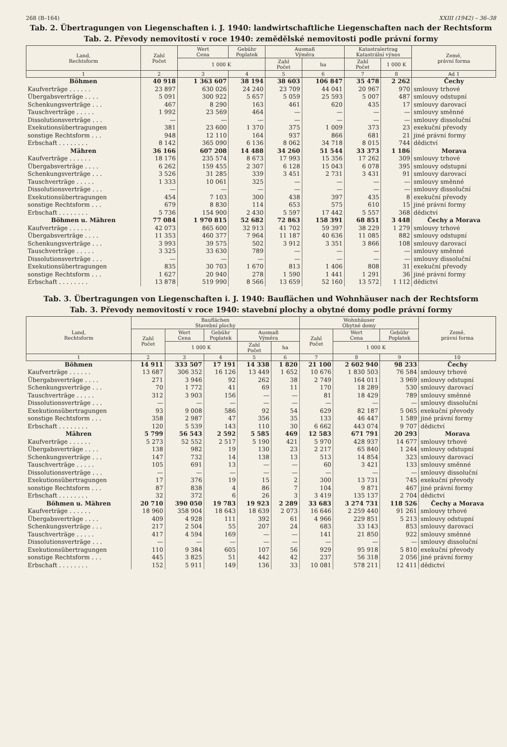268 (B–164) XXIII (1942) – 36–38
Tab. 2. Übertragungen von Liegenschaften i. J. 1940: landwirtschaftliche Liegenschaften nach der Rechtsform
Tab. 2. Převody nemovitostí v roce 1940: zemědělské nemovitosti podle právní formy
| Land, Rechtsform | Zahl Počet | Wert Cena | Gebühr Poplatek | Ausmaß Výměra | | Katastralertrag Katastrální výnos | | Země, právní forma |
| --- | --- | --- | --- | --- | --- | --- | --- | --- |
| | | 1 000 K | | Zahl Počet | ha | Zahl Počet | 1 000 K | |
| 1 | 2 | 3 | 4 | 5 | 6 | 7 | 8 | Ad 1 |
| Böhmen | 40 918 | 1 363 607 | 38 194 | 38 603 | 106 847 | 35 478 | 2 262 | Čechy |
| Kaufverträge . . . . . . | 23 897 | 630 026 | 24 240 | 23 709 | 44 041 | 20 967 | 970 | smlouvy trhové |
| Übergabsverträge . . . . | 5 091 | 300 922 | 5 657 | 5 059 | 25 593 | 5 007 | 487 | smlouvy odstupní |
| Schenkungsverträge . . . | 467 | 8 290 | 163 | 461 | 620 | 435 | 17 | smlouvy darovací |
| Tauschverträge . . . . . | 1 992 | 23 569 | 464 | — | — | — | — | smlouvy směnné |
| Dissolutionsverträge . . . | — | — | — | — | — | — | — | smlouvy dissoluční |
| Exekutionsübertragungen | 381 | 23 600 | 1 370 | 375 | 1 009 | 373 | 23 | exekuční převody |
| sonstige Rechtsform . . . | 948 | 12 110 | 164 | 937 | 866 | 681 | 21 | jiné právní formy |
| Erbschaft . . . . . . . . | 8 142 | 365 090 | 6 136 | 8 062 | 34 718 | 8 015 | 744 | dědictví |
| Mähren | 36 166 | 607 208 | 14 488 | 34 260 | 51 544 | 33 373 | 1 186 | Morava |
| Kaufverträge . . . . . . | 18 176 | 235 574 | 8 673 | 17 993 | 15 356 | 17 262 | 309 | smlouvy trhové |
| Übergabsverträge . . . . | 6 262 | 159 455 | 2 307 | 6 128 | 15 043 | 6 078 | 395 | smlouvy odstupní |
| Schenkungsverträge . . . | 3 526 | 31 285 | 339 | 3 451 | 2 731 | 3 431 | 91 | smlouvy darovací |
| Tauschverträge . . . . . | 1 333 | 10 061 | 325 | — | — | — | — | smlouvy směnné |
| Dissolutionsverträge . . . | — | — | — | — | — | — | — | smlouvy dissoluční |
| Exekutionsübertragungen | 454 | 7 103 | 300 | 438 | 397 | 435 | 8 | exekuční převody |
| sonstige Rechtsform . . . | 679 | 8 830 | 114 | 653 | 575 | 610 | 15 | jiné právní formy |
| Erbschaft . . . . . . . . | 5 736 | 154 900 | 2 430 | 5 597 | 17 442 | 5 557 | 368 | dědictví |
| Böhmen u. Mähren | 77 084 | 1 970 815 | 52 682 | 72 863 | 158 391 | 68 851 | 3 448 | Čechy a Morava |
| Kaufverträge . . . . . . | 42 073 | 865 600 | 32 913 | 41 702 | 59 397 | 38 229 | 1 279 | smlouvy trhové |
| Übergabsverträge . . . . | 11 353 | 460 377 | 7 964 | 11 187 | 40 636 | 11 085 | 882 | smlouvy odstupní |
| Schenkungsverträge . . . | 3 993 | 39 575 | 502 | 3 912 | 3 351 | 3 866 | 108 | smlouvy darovací |
| Tauschverträge . . . . . | 3 325 | 33 630 | 789 | — | — | — | — | smlouvy směnné |
| Dissolutionsverträge . . . | — | — | — | — | — | — | — | smlouvy dissoluční |
| Exekutionsübertragungen | 835 | 30 703 | 1 670 | 813 | 1 406 | 808 | 31 | exekuční převody |
| sonstige Rechtsform . . . | 1 627 | 20 940 | 278 | 1 590 | 1 441 | 1 291 | 36 | jiné právní formy |
| Erbschaft . . . . . . . . | 13 878 | 519 990 | 8 566 | 13 659 | 52 160 | 13 572 | 1 112 | dědictví |
Tab. 3. Übertragungen von Liegenschaften i. J. 1940: Bauflächen und Wohnhäuser nach der Rechtsform
Tab. 3. Převody nemovitostí v roce 1940: stavební plochy a obytné domy podle právní formy
| Land, Rechtsform | Bauflächen Stavební plochy | | | | | Wohnhäuser Obytné domy | | | Země, právní forma |
| --- | --- | --- | --- | --- | --- | --- | --- | --- | --- |
| | Zahl Počet | Wert Cena | Gebühr Poplatek | Ausmaß Výměra | | Zahl Počet | Wert Cena | Gebühr Poplatek | |
| | | 1 000 K | | Zahl Počet | ha | | 1 000 K | | |
| 1 | 2 | 3 | 4 | 5 | 6 | 7 | 8 | 9 | 10 |
| Böhmen | 14 911 | 333 507 | 17 191 | 14 338 | 1 820 | 21 100 | 2 602 940 | 98 233 | Čechy |
| Kaufverträge . . . . . . | 13 687 | 306 352 | 16 126 | 13 449 | 1 652 | 10 676 | 1 830 503 | 76 584 | smlouvy trhové |
| Übergabsverträge . . . . | 271 | 3 946 | 92 | 262 | 38 | 2 749 | 164 011 | 3 969 | smlouvy odstupní |
| Schenkungsverträge . . . | 70 | 1 772 | 41 | 69 | 11 | 170 | 18 289 | 530 | smlouvy darovací |
| Tauschverträge . . . . . | 312 | 3 903 | 156 | — | — | 81 | 18 429 | 789 | smlouvy směnné |
| Dissolutionsverträge . . . | — | — | — | — | — | — | — | — | smlouvy dissoluční |
| Exekutionsübertragungen | 93 | 9 008 | 586 | 92 | 54 | 629 | 82 187 | 5 065 | exekuční převody |
| sonstige Rechtsform . . . | 358 | 2 987 | 47 | 356 | 35 | 133 | 46 447 | 1 589 | jiné právní formy |
| Erbschaft . . . . . . . . | 120 | 5 539 | 143 | 110 | 30 | 6 662 | 443 074 | 9 707 | dědictví |
| Mähren | 5 799 | 56 543 | 2 592 | 5 585 | 469 | 12 583 | 671 791 | 20 293 | Morava |
| Kaufverträge . . . . . . | 5 273 | 52 552 | 2 517 | 5 190 | 421 | 5 970 | 428 937 | 14 677 | smlouvy trhové |
| Übergabsverträge . . . . | 138 | 982 | 19 | 130 | 23 | 2 217 | 65 840 | 1 244 | smlouvy odstupní |
| Schenkungsverträge . . . | 147 | 732 | 14 | 138 | 13 | 513 | 14 854 | 323 | smlouvy darovací |
| Tauschverträge . . . . . | 105 | 691 | 13 | — | — | 60 | 3 421 | 133 | smlouvy směnné |
| Dissolutionsverträge . . . | — | — | — | — | — | — | — | — | smlouvy dissoluční |
| Exekutionsübertragungen | 17 | 376 | 19 | 15 | 2 | 300 | 13 731 | 745 | exekuční převody |
| sonstige Rechtsform . . . | 87 | 838 | 4 | 86 | 7 | 104 | 9 871 | 467 | jiné právní formy |
| Erbschaft . . . . . . . . | 32 | 372 | 6 | 26 | 3 | 3 419 | 135 137 | 2 704 | dědictví |
| Böhmen u. Mähren | 20 710 | 390 050 | 19 783 | 19 923 | 2 289 | 33 683 | 3 274 731 | 118 526 | Čechy a Morava |
| Kaufverträge . . . . . . | 18 960 | 358 904 | 18 643 | 18 639 | 2 073 | 16 646 | 2 259 440 | 91 261 | smlouvy trhové |
| Übergabsverträge . . . . | 409 | 4 928 | 111 | 392 | 61 | 4 966 | 229 851 | 5 213 | smlouvy odstupní |
| Schenkungsverträge . . . | 217 | 2 504 | 55 | 207 | 24 | 683 | 33 143 | 853 | smlouvy darovací |
| Tauschverträge . . . . . | 417 | 4 594 | 169 | — | — | 141 | 21 850 | 922 | smlouvy směnné |
| Dissolutionsverträge . . . | — | — | — | — | — | — | — | — | smlouvy dissoluční |
| Exekutionsübertragungen | 110 | 9 384 | 605 | 107 | 56 | 929 | 95 918 | 5 810 | exekuční převody |
| sonstige Rechtsform . . . | 445 | 3 825 | 51 | 442 | 42 | 237 | 56 318 | 2 056 | jiné právní formy |
| Erbschaft . . . . . . . . | 152 | 5 911 | 149 | 136 | 33 | 10 081 | 578 211 | 12 411 | dědictví |